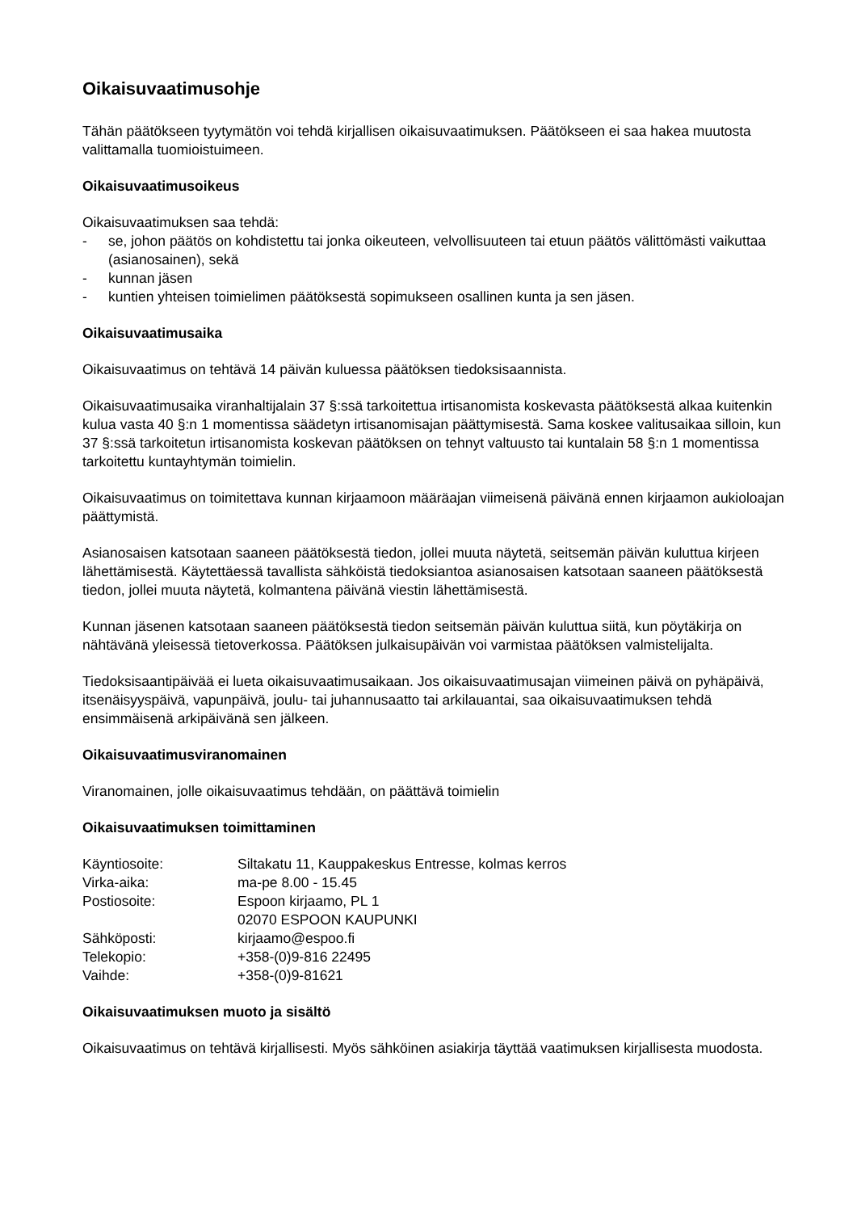Oikaisuvaatimusohje
Tähän päätökseen tyytymätön voi tehdä kirjallisen oikaisuvaatimuksen. Päätökseen ei saa hakea muutosta valittamalla tuomioistuimeen.
Oikaisuvaatimusoikeus
Oikaisuvaatimuksen saa tehdä:
- se, johon päätös on kohdistettu tai jonka oikeuteen, velvollisuuteen tai etuun päätös välittömästi vaikuttaa (asianosainen), sekä
- kunnan jäsen
- kuntien yhteisen toimielimen päätöksestä sopimukseen osallinen kunta ja sen jäsen.
Oikaisuvaatimusaika
Oikaisuvaatimus on tehtävä 14 päivän kuluessa päätöksen tiedoksisaannista.
Oikaisuvaatimusaika viranhaltijalain 37 §:ssä tarkoitettua irtisanomista koskevasta päätöksestä alkaa kuitenkin kulua vasta 40 §:n 1 momentissa säädetyn irtisanomisajan päättymisestä. Sama koskee valitusaikaa silloin, kun 37 §:ssä tarkoitetun irtisanomista koskevan päätöksen on tehnyt valtuusto tai kuntalain 58 §:n 1 momentissa tarkoitettu kuntayhtymän toimielin.
Oikaisuvaatimus on toimitettava kunnan kirjaamoon määräajan viimeisenä päivänä ennen kirjaamon aukioloajan päättymistä.
Asianosaisen katsotaan saaneen päätöksestä tiedon, jollei muuta näytetä, seitsemän päivän kuluttua kirjeen lähettämisestä. Käytettäessä tavallista sähköistä tiedoksiantoa asianosaisen katsotaan saaneen päätöksestä tiedon, jollei muuta näytetä, kolmantena päivänä viestin lähettämisestä.
Kunnan jäsenen katsotaan saaneen päätöksestä tiedon seitsemän päivän kuluttua siitä, kun pöytäkirja on nähtävänä yleisessä tietoverkossa. Päätöksen julkaisupäivän voi varmistaa päätöksen valmistelijalta.
Tiedoksisaantipäivää ei lueta oikaisuvaatimusaikaan. Jos oikaisuvaatimusajan viimeinen päivä on pyhäpäivä, itsenäisyyspäivä, vapunpäivä, joulu- tai juhannusaatto tai arkilauantai, saa oikaisuvaatimuksen tehdä ensimmäisenä arkipäivänä sen jälkeen.
Oikaisuvaatimusviranomainen
Viranomainen, jolle oikaisuvaatimus tehdään, on päättävä toimielin
Oikaisuvaatimuksen toimittaminen
| Käyntiosoite: | Siltakatu 11, Kauppakeskus Entresse, kolmas kerros |
| Virka-aika: | ma-pe 8.00 - 15.45 |
| Postiosoite: | Espoon kirjaamo, PL 1 02070 ESPOON KAUPUNKI |
| Sähköposti: | kirjaamo@espoo.fi |
| Telekopio: | +358-(0)9-816 22495 |
| Vaihde: | +358-(0)9-81621 |
Oikaisuvaatimuksen muoto ja sisältö
Oikaisuvaatimus on tehtävä kirjallisesti. Myös sähköinen asiakirja täyttää vaatimuksen kirjallisesta muodosta.